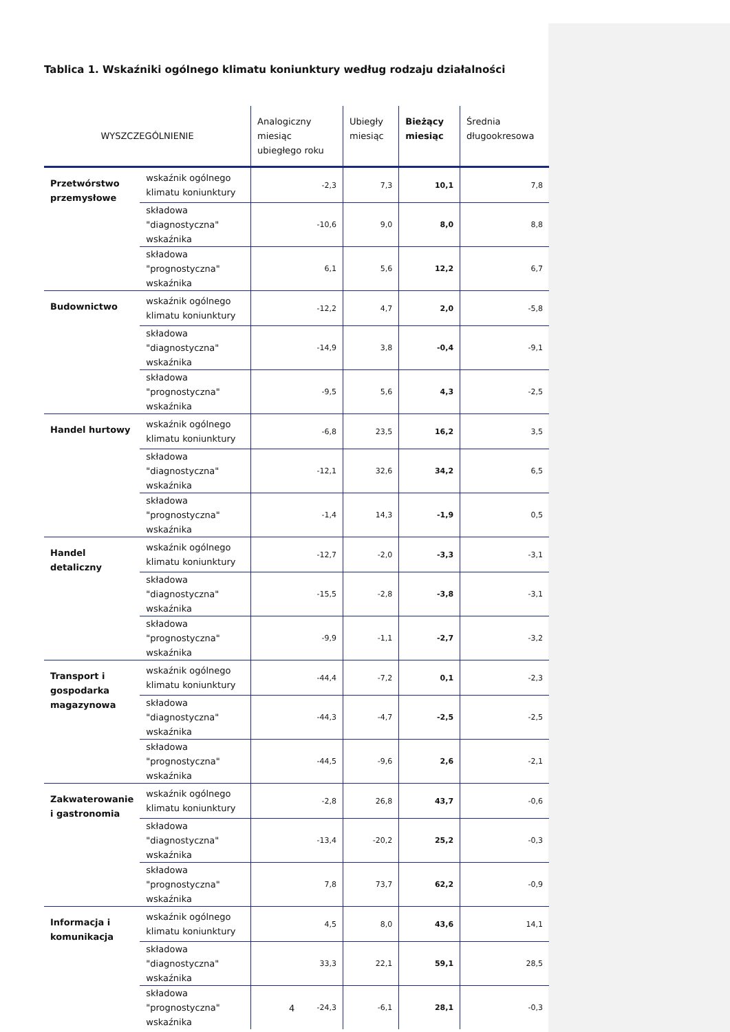Tablica 1. Wskaźniki ogólnego klimatu koniunktury według rodzaju działalności
| WYSZCZEGÓLNIENIE | | Analogiczny miesiąc ubiegłego roku | Ubiegły miesiąc | Bieżący miesiąc | Średnia długookresowa |
| --- | --- | --- | --- | --- | --- |
| Przetwórstwo przemysłowe | wskaźnik ogólnego klimatu koniunktury | -2,3 | 7,3 | 10,1 | 7,8 |
| | składowa "diagnostyczna" wskaźnika | -10,6 | 9,0 | 8,0 | 8,8 |
| | składowa "prognostyczna" wskaźnika | 6,1 | 5,6 | 12,2 | 6,7 |
| Budownictwo | wskaźnik ogólnego klimatu koniunktury | -12,2 | 4,7 | 2,0 | -5,8 |
| | składowa "diagnostyczna" wskaźnika | -14,9 | 3,8 | -0,4 | -9,1 |
| | składowa "prognostyczna" wskaźnika | -9,5 | 5,6 | 4,3 | -2,5 |
| Handel hurtowy | wskaźnik ogólnego klimatu koniunktury | -6,8 | 23,5 | 16,2 | 3,5 |
| | składowa "diagnostyczna" wskaźnika | -12,1 | 32,6 | 34,2 | 6,5 |
| | składowa "prognostyczna" wskaźnika | -1,4 | 14,3 | -1,9 | 0,5 |
| Handel detaliczny | wskaźnik ogólnego klimatu koniunktury | -12,7 | -2,0 | -3,3 | -3,1 |
| | składowa "diagnostyczna" wskaźnika | -15,5 | -2,8 | -3,8 | -3,1 |
| | składowa "prognostyczna" wskaźnika | -9,9 | -1,1 | -2,7 | -3,2 |
| Transport i gospodarka magazynowa | wskaźnik ogólnego klimatu koniunktury | -44,4 | -7,2 | 0,1 | -2,3 |
| | składowa "diagnostyczna" wskaźnika | -44,3 | -4,7 | -2,5 | -2,5 |
| | składowa "prognostyczna" wskaźnika | -44,5 | -9,6 | 2,6 | -2,1 |
| Zakwaterowanie i gastronomia | wskaźnik ogólnego klimatu koniunktury | -2,8 | 26,8 | 43,7 | -0,6 |
| | składowa "diagnostyczna" wskaźnika | -13,4 | -20,2 | 25,2 | -0,3 |
| | składowa "prognostyczna" wskaźnika | 7,8 | 73,7 | 62,2 | -0,9 |
| Informacja i komunikacja | wskaźnik ogólnego klimatu koniunktury | 4,5 | 8,0 | 43,6 | 14,1 |
| | składowa "diagnostyczna" wskaźnika | 33,3 | 22,1 | 59,1 | 28,5 |
| | składowa "prognostyczna" wskaźnika | -24,3 | -6,1 | 28,1 | -0,3 |
4